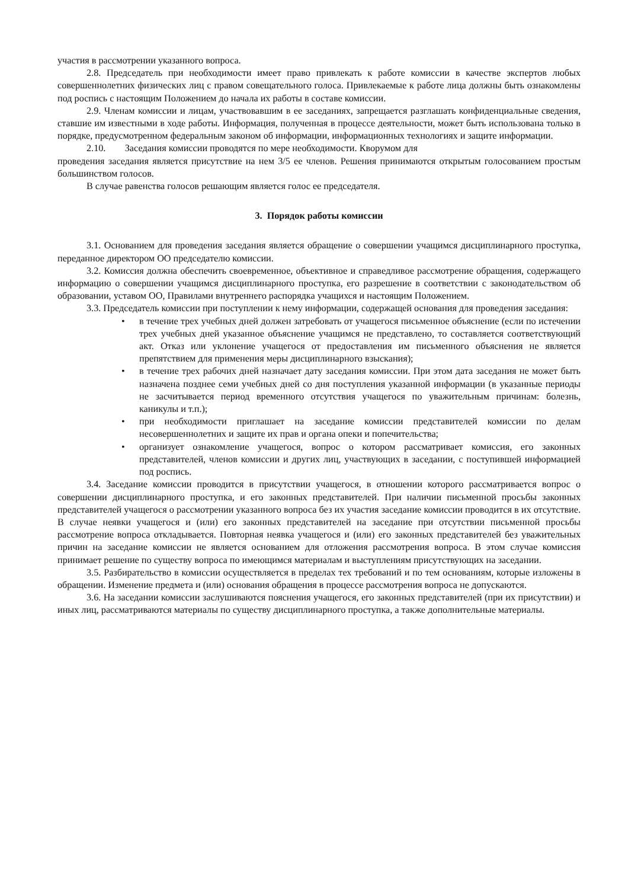участия в рассмотрении указанного вопроса.
2.8. Председатель при необходимости имеет право привлекать к работе комиссии в качестве экспертов любых совершеннолетних физических лиц с правом совещательного голоса. Привлекаемые к работе лица должны быть ознакомлены под роспись с настоящим Положением до начала их работы в составе комиссии.
2.9. Членам комиссии и лицам, участвовавшим в ее заседаниях, запрещается разглашать конфиденциальные сведения, ставшие им известными в ходе работы. Информация, полученная в процессе деятельности, может быть использована только в порядке, предусмотренном федеральным законом об информации, информационных технологиях и защите информации.
2.10. Заседания комиссии проводятся по мере необходимости. Кворумом для
проведения заседания является присутствие на нем 3/5 ее членов. Решения принимаются открытым голосованием простым большинством голосов.
В случае равенства голосов решающим является голос ее председателя.
3. Порядок работы комиссии
3.1. Основанием для проведения заседания является обращение о совершении учащимся дисциплинарного проступка, переданное директором ОО председателю комиссии.
3.2. Комиссия должна обеспечить своевременное, объективное и справедливое рассмотрение обращения, содержащего информацию о совершении учащимся дисциплинарного проступка, его разрешение в соответствии с законодательством об образовании, уставом ОО, Правилами внутреннего распорядка учащихся и настоящим Положением.
3.3. Председатель комиссии при поступлении к нему информации, содержащей основания для проведения заседания:
• в течение трех учебных дней должен затребовать от учащегося письменное объяснение (если по истечении трех учебных дней указанное объяснение учащимся не представлено, то составляется соответствующий акт. Отказ или уклонение учащегося от предоставления им письменного объяснения не является препятствием для применения меры дисциплинарного взыскания);
• в течение трех рабочих дней назначает дату заседания комиссии. При этом дата заседания не может быть назначена позднее семи учебных дней со дня поступления указанной информации (в указанные периоды не засчитывается период временного отсутствия учащегося по уважительным причинам: болезнь, каникулы и т.п.);
• при необходимости приглашает на заседание комиссии представителей комиссии по делам несовершеннолетних и защите их прав и органа опеки и попечительства;
• организует ознакомление учащегося, вопрос о котором рассматривает комиссия, его законных представителей, членов комиссии и других лиц, участвующих в заседании, с поступившей информацией под роспись.
3.4. Заседание комиссии проводится в присутствии учащегося, в отношении которого рассматривается вопрос о совершении дисциплинарного проступка, и его законных представителей. При наличии письменной просьбы законных представителей учащегося о рассмотрении указанного вопроса без их участия заседание комиссии проводится в их отсутствие. В случае неявки учащегося и (или) его законных представителей на заседание при отсутствии письменной просьбы рассмотрение вопроса откладывается. Повторная неявка учащегося и (или) его законных представителей без уважительных причин на заседание комиссии не является основанием для отложения рассмотрения вопроса. В этом случае комиссия принимает решение по существу вопроса по имеющимся материалам и выступлениям присутствующих на заседании.
3.5. Разбирательство в комиссии осуществляется в пределах тех требований и по тем основаниям, которые изложены в обращении. Изменение предмета и (или) основания обращения в процессе рассмотрения вопроса не допускаются.
3.6. На заседании комиссии заслушиваются пояснения учащегося, его законных представителей (при их присутствии) и иных лиц, рассматриваются материалы по существу дисциплинарного проступка, а также дополнительные материалы.